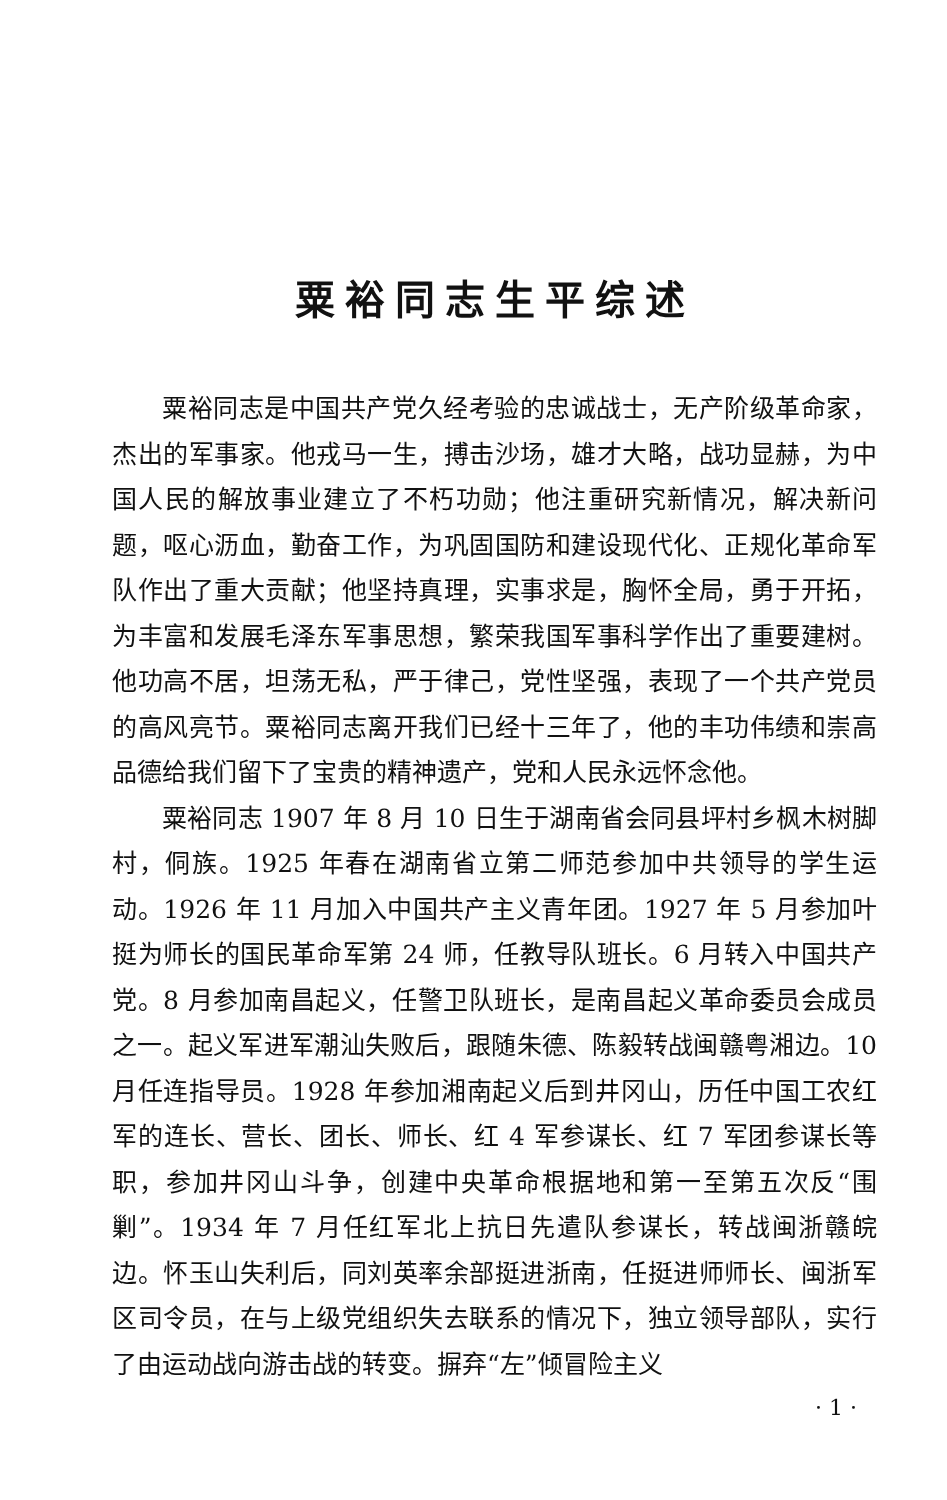粟裕同志生平综述
粟裕同志是中国共产党久经考验的忠诚战士，无产阶级革命家，杰出的军事家。他戎马一生，搏击沙场，雄才大略，战功显赫，为中国人民的解放事业建立了不朽功勋；他注重研究新情况，解决新问题，呕心沥血，勤奋工作，为巩固国防和建设现代化、正规化革命军队作出了重大贡献；他坚持真理，实事求是，胸怀全局，勇于开拓，为丰富和发展毛泽东军事思想，繁荣我国军事科学作出了重要建树。他功高不居，坦荡无私，严于律己，党性坚强，表现了一个共产党员的高风亮节。粟裕同志离开我们已经十三年了，他的丰功伟绩和崇高品德给我们留下了宝贵的精神遗产，党和人民永远怀念他。
粟裕同志 1907 年 8 月 10 日生于湖南省会同县坪村乡枫木树脚村，侗族。1925 年春在湖南省立第二师范参加中共领导的学生运动。1926 年 11 月加入中国共产主义青年团。1927 年 5 月参加叶挺为师长的国民革命军第 24 师，任教导队班长。6 月转入中国共产党。8 月参加南昌起义，任警卫队班长，是南昌起义革命委员会成员之一。起义军进军潮汕失败后，跟随朱德、陈毅转战闽赣粤湘边。10 月任连指导员。1928 年参加湘南起义后到井冈山，历任中国工农红军的连长、营长、团长、师长、红 4 军参谋长、红 7 军团参谋长等职，参加井冈山斗争，创建中央革命根据地和第一至第五次反“围剿”。1934 年 7 月任红军北上抗日先遣队参谋长，转战闽浙赣皖边。怀玉山失利后，同刘英率余部挺进浙南，任挺进师师长、闽浙军区司令员，在与上级党组织失去联系的情况下，独立领导部队，实行了由运动战向游击战的转变。摒弃“左”倾冒险主义
· 1 ·